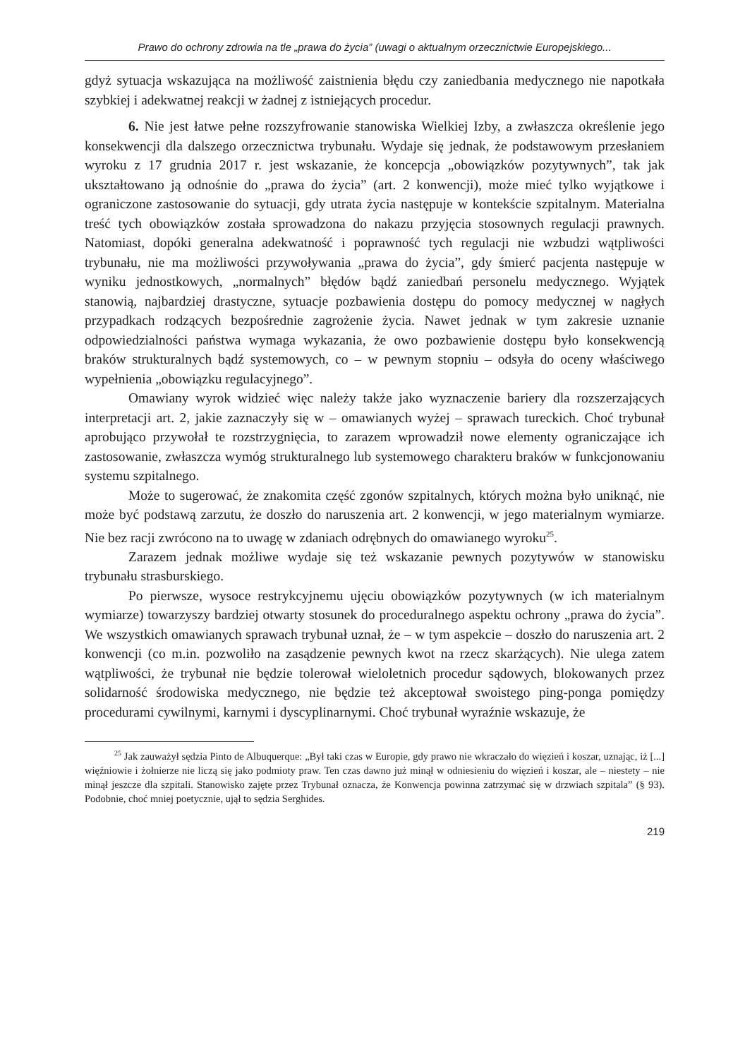Prawo do ochrony zdrowia na tle „prawa do życia” (uwagi o aktualnym orzecznictwie Europejskiego...
gdyż sytuacja wskazująca na możliwość zaistnienia błędu czy zaniedbania medycznego nie napotkała szybkiej i adekwatnej reakcji w żadnej z istniejących procedur.
6. Nie jest łatwe pełne rozszyfrowanie stanowiska Wielkiej Izby, a zwłaszcza określenie jego konsekwencji dla dalszego orzecznictwa trybunału. Wydaje się jednak, że podstawowym przesłaniem wyroku z 17 grudnia 2017 r. jest wskazanie, że koncepcja „obowiązków pozytywnych”, tak jak ukształtowano ją odnośnie do „prawa do życia” (art. 2 konwencji), może mieć tylko wyjątkowe i ograniczone zastosowanie do sytuacji, gdy utrata życia następuje w kontekście szpitalnym. Materialna treść tych obowiązków została sprowadzona do nakazu przyjęcia stosownych regulacji prawnych. Natomiast, dopóki generalna adekwatność i poprawność tych regulacji nie wzbudzi wątpliwości trybunału, nie ma możliwości przywoływania „prawa do życia”, gdy śmierć pacjenta następuje w wyniku jednostkowych, „normalnych” błędów bądź zaniedbań personelu medycznego. Wyjątek stanowią, najbardziej drastyczne, sytuacje pozbawienia dostępu do pomocy medycznej w nagłych przypadkach rodzących bezpośrednie zagrożenie życia. Nawet jednak w tym zakresie uznanie odpowiedzialności państwa wymaga wykazania, że owo pozbawienie dostępu było konsekwencją braków strukturalnych bądź systemowych, co – w pewnym stopniu – odsyła do oceny właściwego wypełnienia „obowiązku regulacyjnego”.
Omawiany wyrok widzieć więc należy także jako wyznaczenie bariery dla rozszerzających interpretacji art. 2, jakie zaznaczyły się w – omawianych wyżej – sprawach tureckich. Choć trybunał aprobująco przywołał te rozstrzygnięcia, to zarazem wprowadził nowe elementy ograniczające ich zastosowanie, zwłaszcza wymóg strukturalnego lub systemowego charakteru braków w funkcjonowaniu systemu szpitalnego.
Może to sugerować, że znakomita część zgonów szpitalnych, których można było uniknąć, nie może być podstawą zarzutu, że doszło do naruszenia art. 2 konwencji, w jego materialnym wymiarze. Nie bez racji zwrócono na to uwagę w zdaniach odrębnych do omawianego wyroku<sup>25</sup>.
Zarazem jednak możliwe wydaje się też wskazanie pewnych pozytywów w stanowisku trybunału strasburskiego.
Po pierwsze, wysoce restrykcyjnemu ujęciu obowiązków pozytywnych (w ich materialnym wymiarze) towarzyszy bardziej otwarty stosunek do proceduralnego aspektu ochrony „prawa do życia”. We wszystkich omawianych sprawach trybunał uznał, że – w tym aspekcie – doszło do naruszenia art. 2 konwencji (co m.in. pozwoliło na zasądzenie pewnych kwot na rzecz skarżących). Nie ulega zatem wątpliwości, że trybunał nie będzie tolerował wieloletnich procedur sądowych, blokowanych przez solidarność środowiska medycznego, nie będzie też akceptował swoistego ping-ponga pomiędzy procedurami cywilnymi, karnymi i dyscyplinarnymi. Choć trybunał wyraźnie wskazuje, że
<sup>25</sup> Jak zauważył sędzia Pinto de Albuquerque: „Był taki czas w Europie, gdy prawo nie wkraczało do więzień i koszar, uznając, iż [...] więźniowie i żołnierze nie liczą się jako podmioty praw. Ten czas dawno już minął w odniesieniu do więzień i koszar, ale – niestety – nie minął jeszcze dla szpitali. Stanowisko zajęte przez Trybunał oznacza, że Konwencja powinna zatrzymać się w drzwiach szpitala” (§ 93). Podobnie, choć mniej poetycznie, ujął to sędzia Serghides.
219